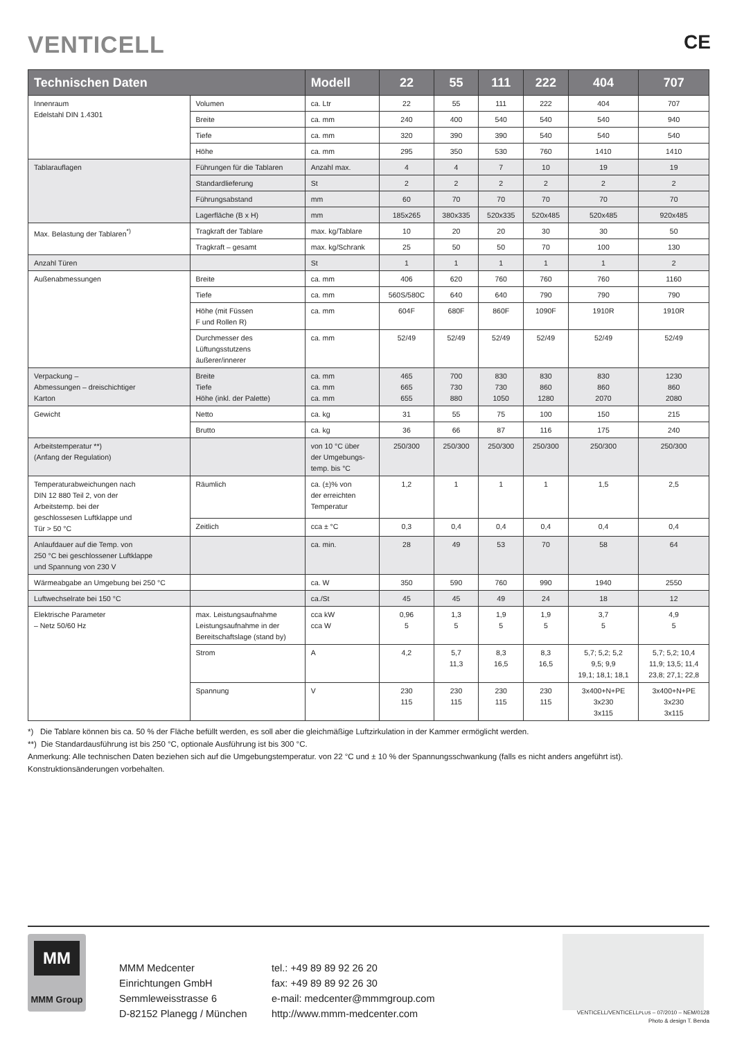VENTICELL
CE
| Technischen Daten | | Modell | 22 | 55 | 111 | 222 | 404 | 707 |
| --- | --- | --- | --- | --- | --- | --- | --- | --- |
| Innenraum Edelstahl DIN 1.4301 | Volumen | ca. Ltr | 22 | 55 | 111 | 222 | 404 | 707 |
| | Breite | ca. mm | 240 | 400 | 540 | 540 | 540 | 940 |
| | Tiefe | ca. mm | 320 | 390 | 390 | 540 | 540 | 540 |
| | Höhe | ca. mm | 295 | 350 | 530 | 760 | 1410 | 1410 |
| Tablarauflagen | Führungen für die Tablaren | Anzahl max. | 4 | 4 | 7 | 10 | 19 | 19 |
| | Standardlieferung | St | 2 | 2 | 2 | 2 | 2 | 2 |
| | Führungsabstand | mm | 60 | 70 | 70 | 70 | 70 | 70 |
| | Lagerfläche (B x H) | mm | 185x265 | 380x335 | 520x335 | 520x485 | 520x485 | 920x485 |
| Max. Belastung der Tablaren<sup>*)</sup> | Tragkraft der Tablare | max. kg/Tablare | 10 | 20 | 20 | 30 | 30 | 50 |
| | Tragkraft – gesamt | max. kg/Schrank | 25 | 50 | 50 | 70 | 100 | 130 |
| Anzahl Türen | | St | 1 | 1 | 1 | 1 | 1 | 2 |
| Außenabmessungen | Breite | ca. mm | 406 | 620 | 760 | 760 | 760 | 1160 |
| | Tiefe | ca. mm | 560S/580C | 640 | 640 | 790 | 790 | 790 |
| | Höhe (mit Füssen F und Rollen R) | ca. mm | 604F | 680F | 860F | 1090F | 1910R | 1910R |
| | Durchmesser des Lüftungsstutzens äußerer/innerer | ca. mm | 52/49 | 52/49 | 52/49 | 52/49 | 52/49 | 52/49 |
| Verpackung – Abmessungen – dreischichtiger Karton | Breite Tiefe Höhe (inkl. der Palette) | ca. mm ca. mm ca. mm | 465 665 655 | 700 730 880 | 830 730 1050 | 830 860 1280 | 830 860 2070 | 1230 860 2080 |
| Gewicht | Netto | ca. kg | 31 | 55 | 75 | 100 | 150 | 215 |
| | Brutto | ca. kg | 36 | 66 | 87 | 116 | 175 | 240 |
| Arbeitstemperatur **) (Anfang der Regulation) | | von 10 °C über der Umgebungs- temp. bis °C | 250/300 | 250/300 | 250/300 | 250/300 | 250/300 | 250/300 |
| Temperaturabweichungen nach DIN 12 880 Teil 2, von der Arbeitstemp. bei der geschlossesen Luftklappe und Tür > 50 °C | Räumlich | ca. (±)% von der erreichten Temperatur | 1,2 | 1 | 1 | 1 | 1,5 | 2,5 |
| | Zeitlich | cca ± °C | 0,3 | 0,4 | 0,4 | 0,4 | 0,4 | 0,4 |
| Anlaufdauer auf die Temp. von 250 °C bei geschlossener Luftklappe und Spannung von 230 V | | ca. min. | 28 | 49 | 53 | 70 | 58 | 64 |
| Wärmeabgabe an Umgebung bei 250 °C | | ca. W | 350 | 590 | 760 | 990 | 1940 | 2550 |
| Luftwechselrate bei 150 °C | | ca./St | 45 | 45 | 49 | 24 | 18 | 12 |
| Elektrische Parameter – Netz 50/60 Hz | max. Leistungsaufnahme Leistungsaufnahme in der Bereitschaftslage (stand by) | cca kW cca W | 0,96 5 | 1,3 5 | 1,9 5 | 1,9 5 | 3,7 5 | 4,9 5 |
| | Strom | A | 4,2 | 5,7 11,3 | 8,3 16,5 | 8,3 16,5 | 5,7; 5,2; 5,2 9,5; 9,9 19,1; 18,1; 18,1 | 5,7; 5,2; 10,4 11,9; 13,5; 11,4 23,8; 27,1; 22,8 |
| | Spannung | V | 230 115 | 230 115 | 230 115 | 230 115 | 3x400+N+PE 3x230 3x115 | 3x400+N+PE 3x230 3x115 |
*) Die Tablare können bis ca. 50 % der Fläche befüllt werden, es soll aber die gleichmäßige Luftzirkulation in der Kammer ermöglicht werden.
**) Die Standardausführung ist bis 250 °C, optionale Ausführung ist bis 300 °C.
Anmerkung: Alle technischen Daten beziehen sich auf die Umgebungstemperatur. von 22 °C und ± 10 % der Spannungsschwankung (falls es nicht anders angeführt ist).
Konstruktionsänderungen vorbehalten.
MM
MMM Group
MMM Medcenter
Einrichtungen GmbH
Semmleweisstrasse 6
D-82152 Planegg / München
tel.: +49 89 89 92 26 20
fax: +49 89 89 92 26 30
e-mail: medcenter@mmmgroup.com
http://www.mmm-medcenter.com
VENTICELL/VENTICELLPLUS – 07/2010 – NEM/0128
Photo & design T. Benda